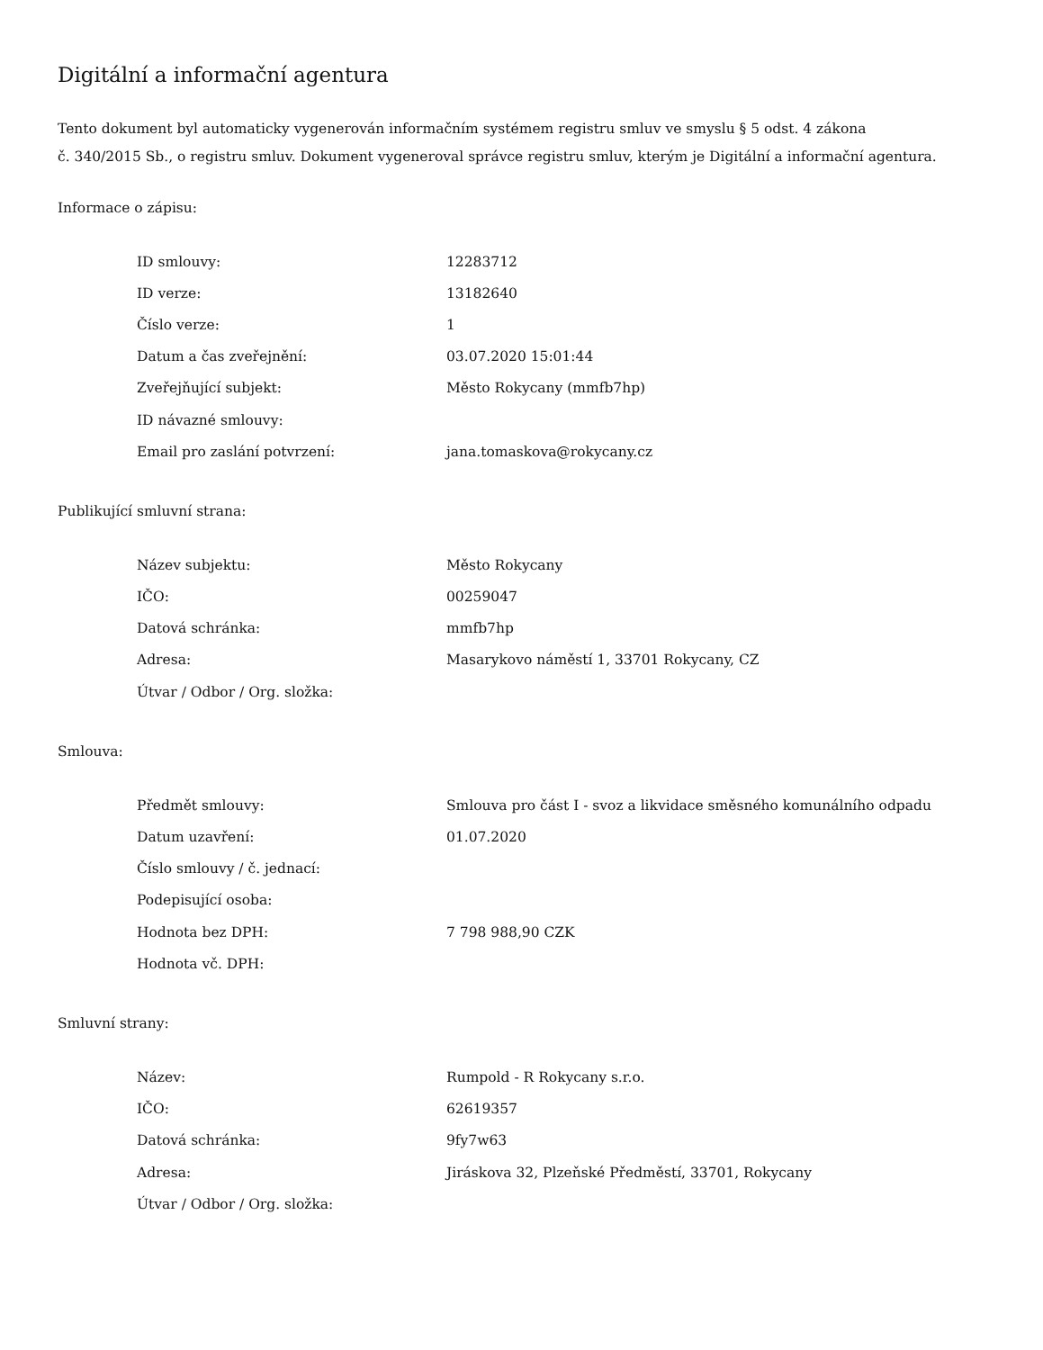Digitální a informační agentura
Tento dokument byl automaticky vygenerován informačním systémem registru smluv ve smyslu § 5 odst. 4 zákona
č. 340/2015 Sb., o registru smluv. Dokument vygeneroval správce registru smluv, kterým je Digitální a informační agentura.
Informace o zápisu:
| ID smlouvy: | 12283712 |
| ID verze: | 13182640 |
| Číslo verze: | 1 |
| Datum a čas zveřejnění: | 03.07.2020 15:01:44 |
| Zveřejňující subjekt: | Město Rokycany (mmfb7hp) |
| ID návazné smlouvy: | |
| Email pro zaslání potvrzení: | jana.tomaskova@rokycany.cz |
Publikující smluvní strana:
| Název subjektu: | Město Rokycany |
| IČO: | 00259047 |
| Datová schránka: | mmfb7hp |
| Adresa: | Masarykovo náměstí 1, 33701 Rokycany, CZ |
| Útvar / Odbor / Org. složka: | |
Smlouva:
| Předmět smlouvy: | Smlouva pro část I - svoz a likvidace směsného komunálního odpadu |
| Datum uzavření: | 01.07.2020 |
| Číslo smlouvy / č. jednací: | |
| Podepisující osoba: | |
| Hodnota bez DPH: | 7 798 988,90 CZK |
| Hodnota vč. DPH: | |
Smluvní strany:
| Název: | Rumpold - R Rokycany s.r.o. |
| IČO: | 62619357 |
| Datová schránka: | 9fy7w63 |
| Adresa: | Jiráskova 32, Plzeňské Předměstí, 33701, Rokycany |
| Útvar / Odbor / Org. složka: | |